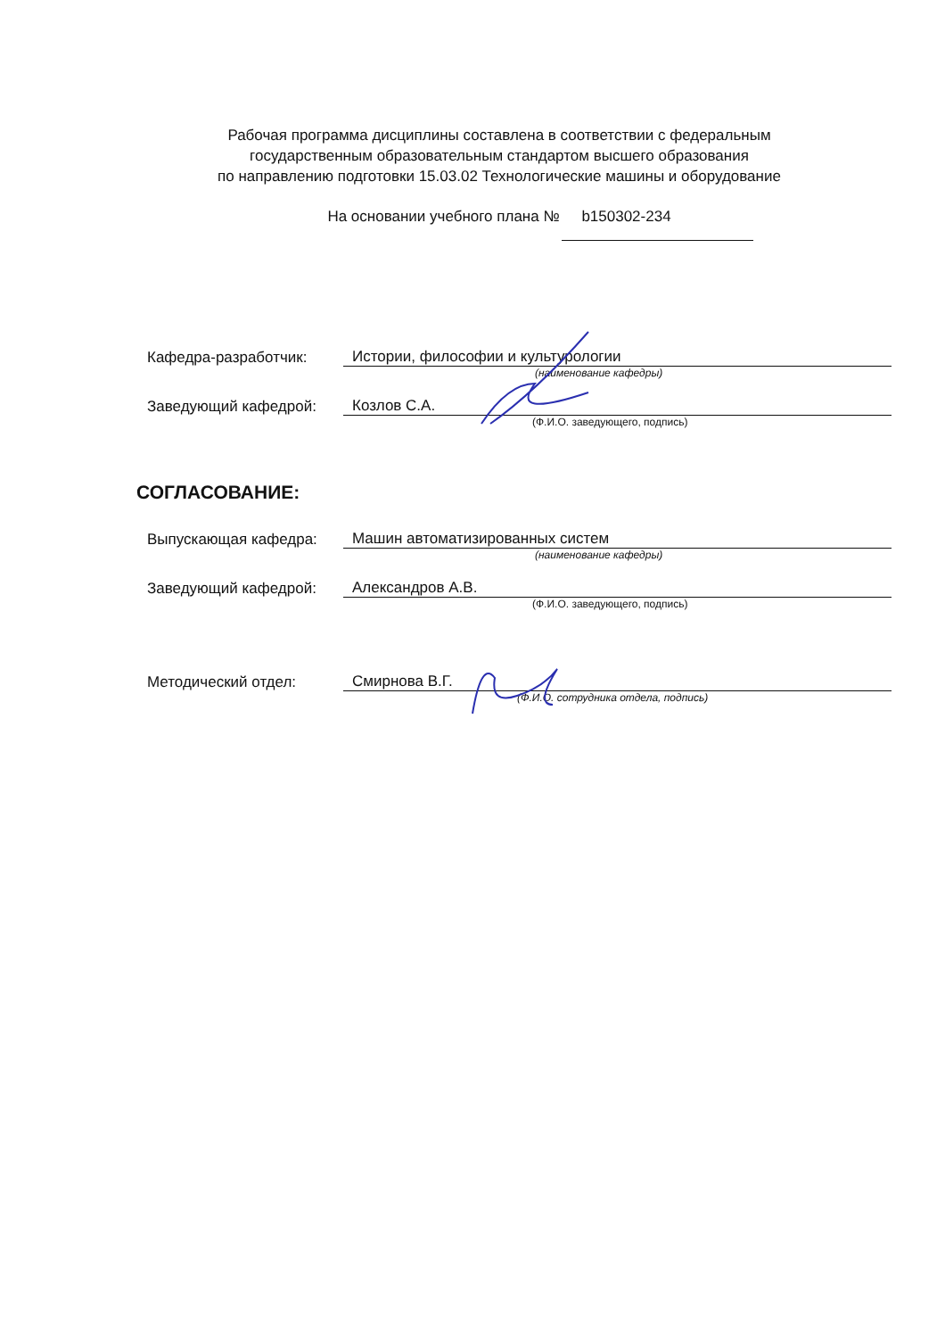Рабочая программа дисциплины составлена в соответствии с федеральным
государственным образовательным стандартом высшего образования
по направлению подготовки 15.03.02 Технологические машины и оборудование
На основании учебного плана № b150302-234
Кафедра-разработчик:
Истории, философии и культурологии
(наименование кафедры)
Заведующий кафедрой:
Козлов С.А.
(Ф.И.О. заведующего, подпись)
СОГЛАСОВАНИЕ:
Выпускающая кафедра:
Машин автоматизированных систем
(наименование кафедры)
Заведующий кафедрой:
Александров А.В.
(Ф.И.О. заведующего, подпись)
Методический отдел:
Смирнова В.Г.
(Ф.И.О. сотрудника отдела, подпись)